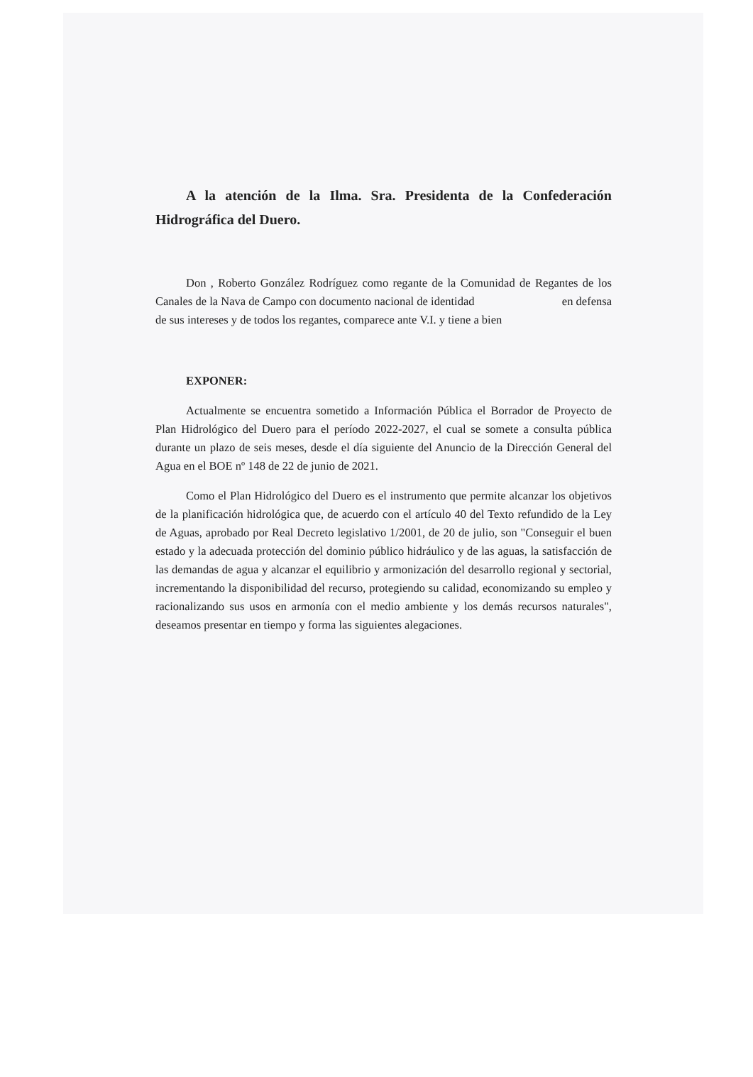A la atención de la Ilma. Sra. Presidenta de la Confederación Hidrográfica del Duero.
Don , Roberto González Rodríguez como regante de la Comunidad de Regantes de los Canales de la Nava de Campo con documento nacional de identidad en defensa de sus intereses y de todos los regantes, comparece ante V.I. y tiene a bien
EXPONER:
Actualmente se encuentra sometido a Información Pública el Borrador de Proyecto de Plan Hidrológico del Duero para el período 2022-2027, el cual se somete a consulta pública durante un plazo de seis meses, desde el día siguiente del Anuncio de la Dirección General del Agua en el BOE nº 148 de 22 de junio de 2021.
Como el Plan Hidrológico del Duero es el instrumento que permite alcanzar los objetivos de la planificación hidrológica que, de acuerdo con el artículo 40 del Texto refundido de la Ley de Aguas, aprobado por Real Decreto legislativo 1/2001, de 20 de julio, son "Conseguir el buen estado y la adecuada protección del dominio público hidráulico y de las aguas, la satisfacción de las demandas de agua y alcanzar el equilibrio y armonización del desarrollo regional y sectorial, incrementando la disponibilidad del recurso, protegiendo su calidad, economizando su empleo y racionalizando sus usos en armonía con el medio ambiente y los demás recursos naturales", deseamos presentar en tiempo y forma las siguientes alegaciones.